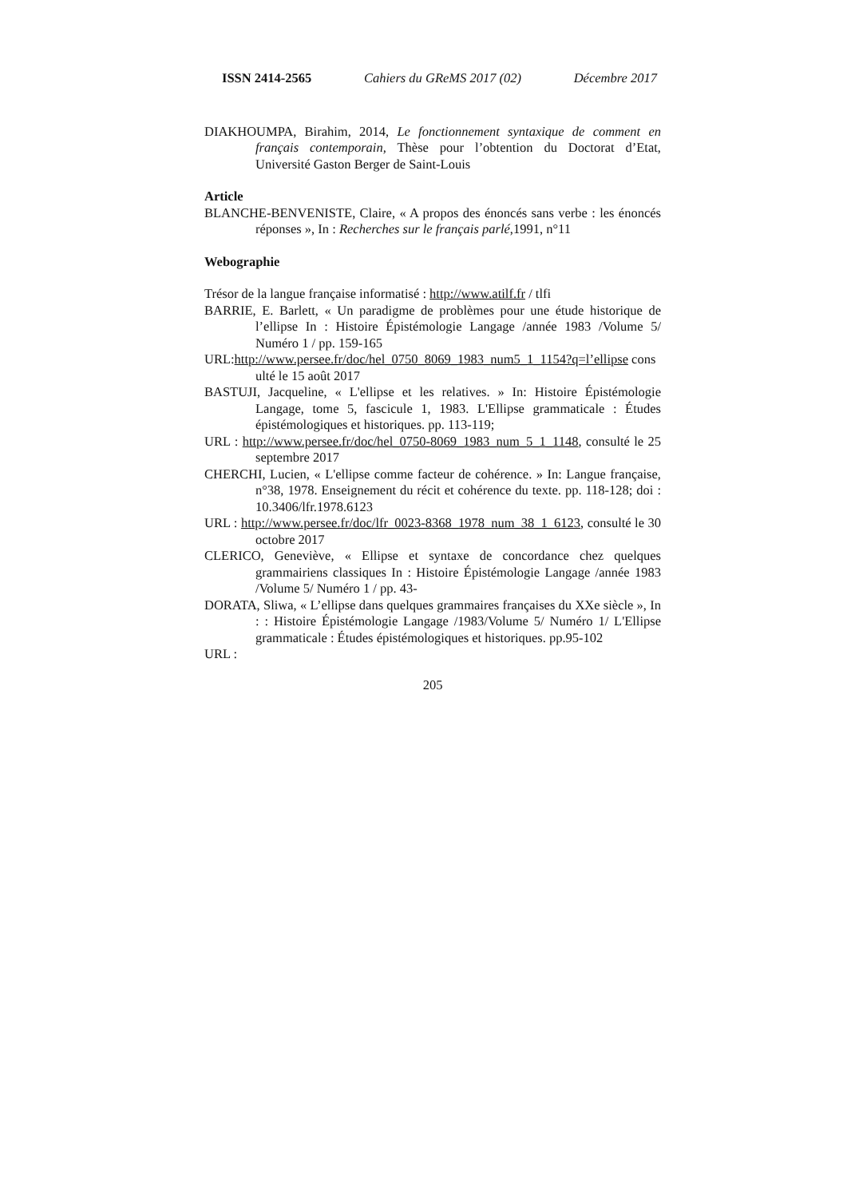ISSN 2414-2565 Cahiers du GReMS 2017 (02) Décembre 2017
DIAKHOUMPA, Birahim, 2014, Le fonctionnement syntaxique de comment en français contemporain, Thèse pour l’obtention du Doctorat d’Etat, Université Gaston Berger de Saint-Louis
Article
BLANCHE-BENVENISTE, Claire, « A propos des énoncés sans verbe : les énoncés réponses », In : Recherches sur le français parlé,1991, n°11
Webographie
Trésor de la langue française informatisé : http://www.atilf.fr / tlfi
BARRIE, E. Barlett, « Un paradigme de problèmes pour une étude historique de l’ellipse In : Histoire Épistémologie Langage /année 1983 /Volume 5/ Numéro 1 / pp. 159-165
URL:http://www.persee.fr/doc/hel_0750_8069_1983_num5_1_1154?q=l’ellipse consulté le 15 août 2017
BASTUJI, Jacqueline, « L'ellipse et les relatives. » In: Histoire Épistémologie Langage, tome 5, fascicule 1, 1983. L'Ellipse grammaticale : Études épistémologiques et historiques. pp. 113-119;
URL : http://www.persee.fr/doc/hel_0750-8069_1983_num_5_1_1148, consulté le 25 septembre 2017
CHERCHI, Lucien, « L'ellipse comme facteur de cohérence. » In: Langue française, n°38, 1978. Enseignement du récit et cohérence du texte. pp. 118-128; doi : 10.3406/lfr.1978.6123
URL : http://www.persee.fr/doc/lfr_0023-8368_1978_num_38_1_6123, consulté le 30 octobre 2017
CLERICO, Geneviève, « Ellipse et syntaxe de concordance chez quelques grammairiens classiques In : Histoire Épistémologie Langage /année 1983 /Volume 5/ Numéro 1 / pp. 43-
DORATA, Sliwa, « L’ellipse dans quelques grammaires françaises du XXe siècle », In : : Histoire Épistémologie Langage /1983/Volume 5/ Numéro 1/ L'Ellipse grammaticale : Études épistémologiques et historiques. pp.95-102
URL :
205